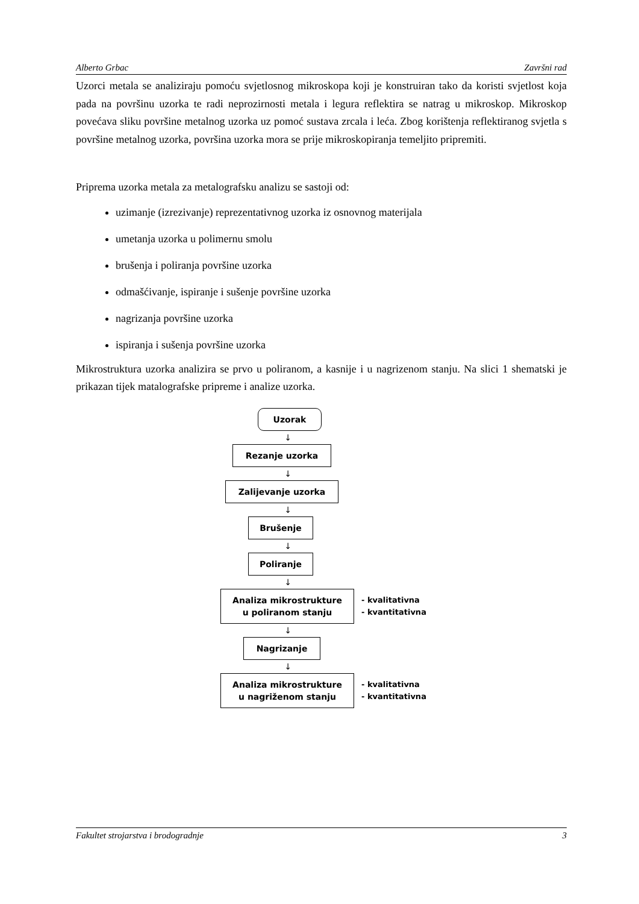Alberto Grbac Završni rad
Uzorci metala se analiziraju pomoću svjetlosnog mikroskopa koji je konstruiran tako da koristi svjetlost koja pada na površinu uzorka te radi neprozirnosti metala i legura reflektira se natrag u mikroskop. Mikroskop povećava sliku površine metalnog uzorka uz pomoć sustava zrcala i leća. Zbog korištenja reflektiranog svjetla s površine metalnog uzorka, površina uzorka mora se prije mikroskopiranja temeljito pripremiti.
Priprema uzorka metala za metalografsku analizu se sastoji od:
uzimanje (izrezivanje) reprezentativnog uzorka iz osnovnog materijala
umetanja uzorka u polimernu smolu
brušenja i poliranja površine uzorka
odmašćivanje, ispiranje i sušenje površine uzorka
nagrizanja površine uzorka
ispiranja i sušenja površine uzorka
Mikrostruktura uzorka analizira se prvo u poliranom, a kasnije i u nagrizenom stanju. Na slici 1 shematski je prikazan tijek matalografske pripreme i analize uzorka.
Uzorak
↓
Rezanje uzorka
↓
Zalijevanje uzorka
↓
Brušenje
↓
Poliranje
↓
Analiza mikrostrukture
u poliranom stanju
- kvalitativna
- kvantitativna
↓
Nagrizanje
↓
Analiza mikrostrukture
u nagriženom stanju
- kvalitativna
- kvantitativna
Fakultet strojarstva i brodogradnje 3